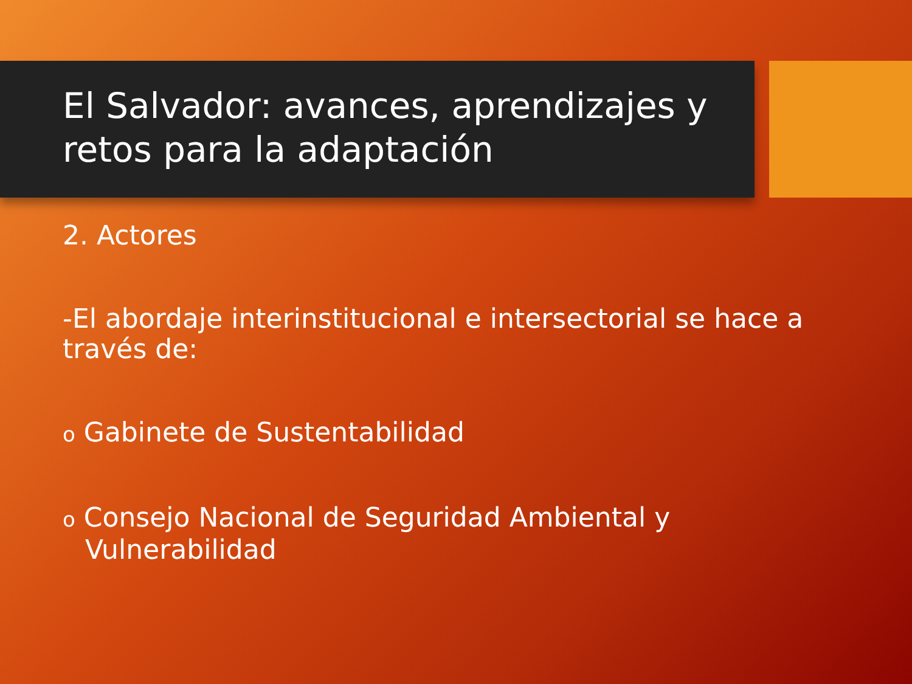El Salvador: avances, aprendizajes y retos para la adaptación
2. Actores
-El abordaje interinstitucional e intersectorial se hace a través de:
o Gabinete de Sustentabilidad
o Consejo Nacional de Seguridad Ambiental y Vulnerabilidad